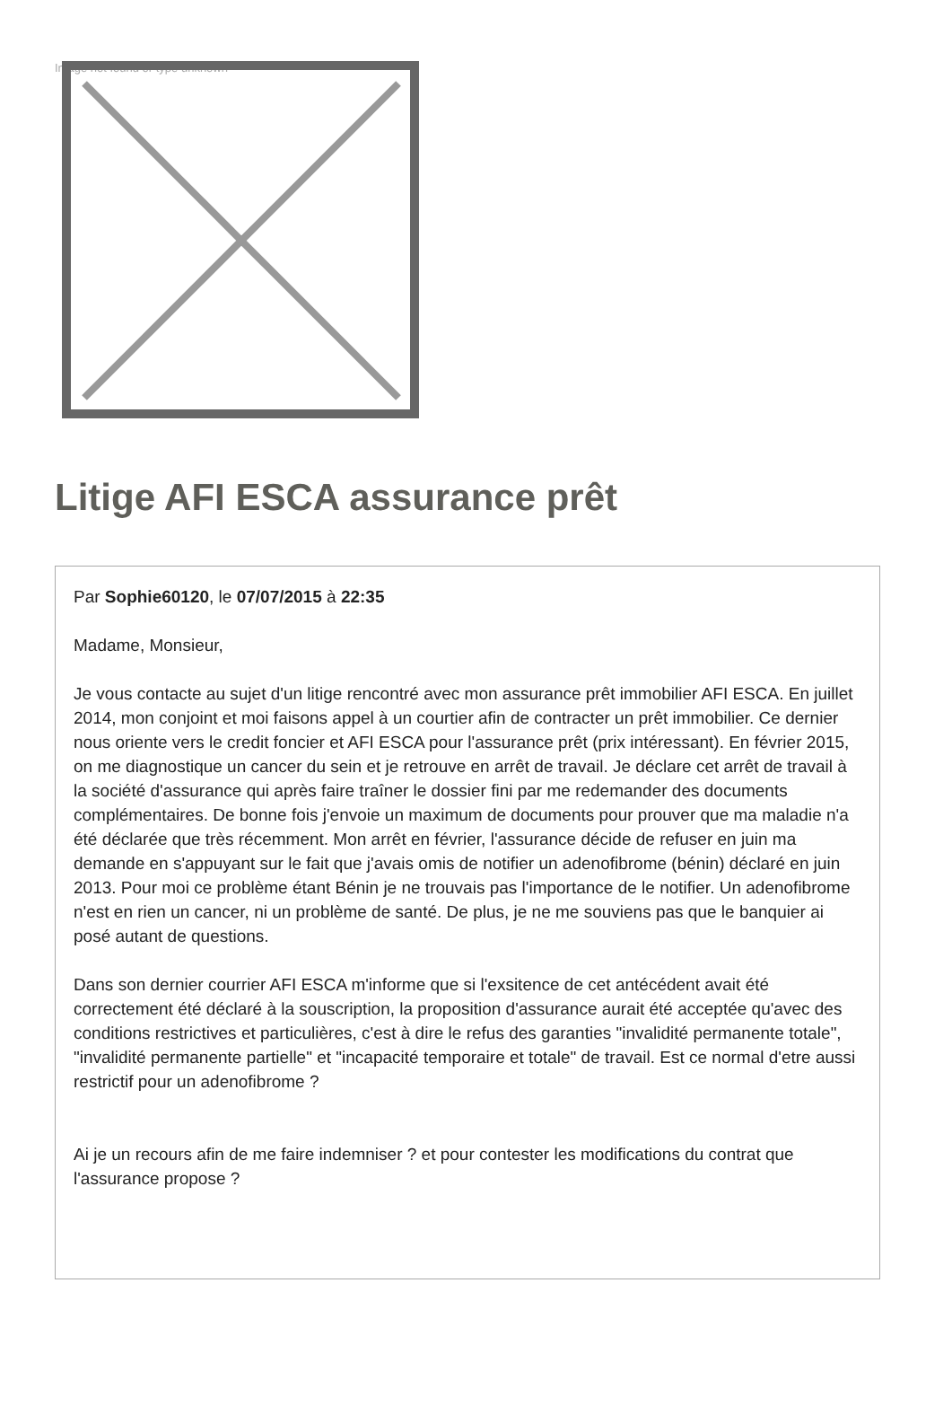Image not found or type unknown
Litige AFI ESCA assurance prêt
Par Sophie60120, le 07/07/2015 à 22:35
Madame, Monsieur,
Je vous contacte au sujet d'un litige rencontré avec mon assurance prêt immobilier AFI ESCA. En juillet 2014, mon conjoint et moi faisons appel à un courtier afin de contracter un prêt immobilier. Ce dernier nous oriente vers le credit foncier et AFI ESCA pour l'assurance prêt (prix intéressant). En février 2015, on me diagnostique un cancer du sein et je retrouve en arrêt de travail. Je déclare cet arrêt de travail à la société d'assurance qui après faire traîner le dossier fini par me redemander des documents complémentaires. De bonne fois j'envoie un maximum de documents pour prouver que ma maladie n'a été déclarée que très récemment. Mon arrêt en février, l'assurance décide de refuser en juin ma demande en s'appuyant sur le fait que j'avais omis de notifier un adenofibrome (bénin) déclaré en juin 2013. Pour moi ce problème étant Bénin je ne trouvais pas l'importance de le notifier. Un adenofibrome n'est en rien un cancer, ni un problème de santé. De plus, je ne me souviens pas que le banquier ai posé autant de questions.
Dans son dernier courrier AFI ESCA m'informe que si l'exsitence de cet antécédent avait été correctement été déclaré à la souscription, la proposition d'assurance aurait été acceptée qu'avec des conditions restrictives et particulières, c'est à dire le refus des garanties "invalidité permanente totale", "invalidité permanente partielle" et "incapacité temporaire et totale" de travail. Est ce normal d'etre aussi restrictif pour un adenofibrome ?
Ai je un recours afin de me faire indemniser ? et pour contester les modifications du contrat que l'assurance propose ?